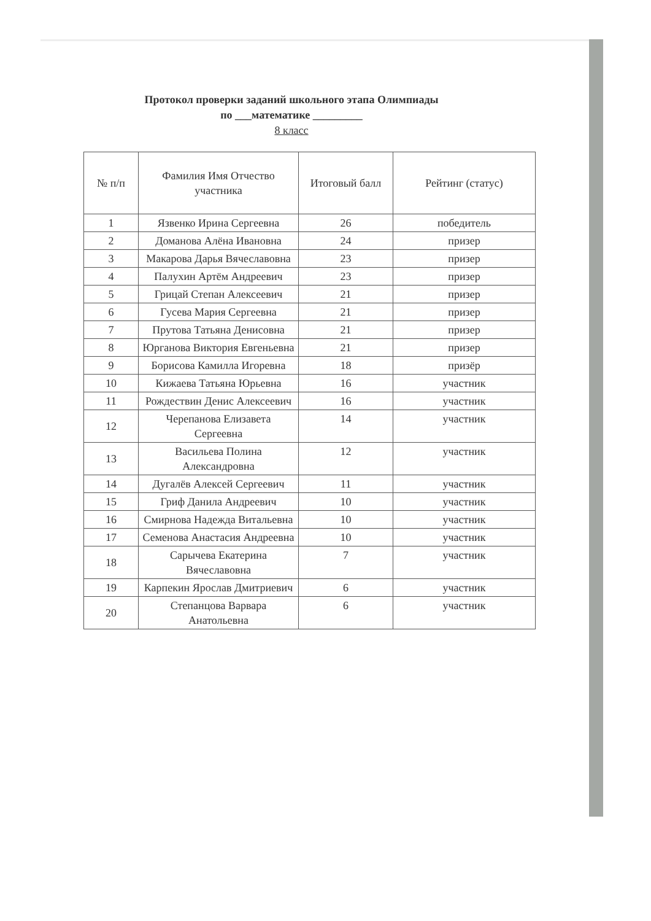Протокол проверки заданий школьного этапа Олимпиады
по ___математике _________
8 класс
| № п/п | Фамилия Имя Отчество участника | Итоговый балл | Рейтинг (статус) |
| --- | --- | --- | --- |
| 1 | Язвенко Ирина Сергеевна | 26 | победитель |
| 2 | Доманова Алёна Ивановна | 24 | призер |
| 3 | Макарова Дарья Вячеславовна | 23 | призер |
| 4 | Палухин Артём Андреевич | 23 | призер |
| 5 | Грицай Степан Алексеевич | 21 | призер |
| 6 | Гусева Мария Сергеевна | 21 | призер |
| 7 | Прутова Татьяна Денисовна | 21 | призер |
| 8 | Юрганова Виктория Евгеньевна | 21 | призер |
| 9 | Борисова Камилла Игоревна | 18 | призёр |
| 10 | Кижаева Татьяна Юрьевна | 16 | участник |
| 11 | Рождествин Денис Алексеевич | 16 | участник |
| 12 | Черепанова Елизавета Сергеевна | 14 | участник |
| 13 | Васильева Полина Александровна | 12 | участник |
| 14 | Дугалёв Алексей Сергеевич | 11 | участник |
| 15 | Гриф Данила Андреевич | 10 | участник |
| 16 | Смирнова Надежда Витальевна | 10 | участник |
| 17 | Семенова Анастасия Андреевна | 10 | участник |
| 18 | Сарычева Екатерина Вячеславовна | 7 | участник |
| 19 | Карпекин Ярослав Дмитриевич | 6 | участник |
| 20 | Степанцова Варвара Анатольевна | 6 | участник |